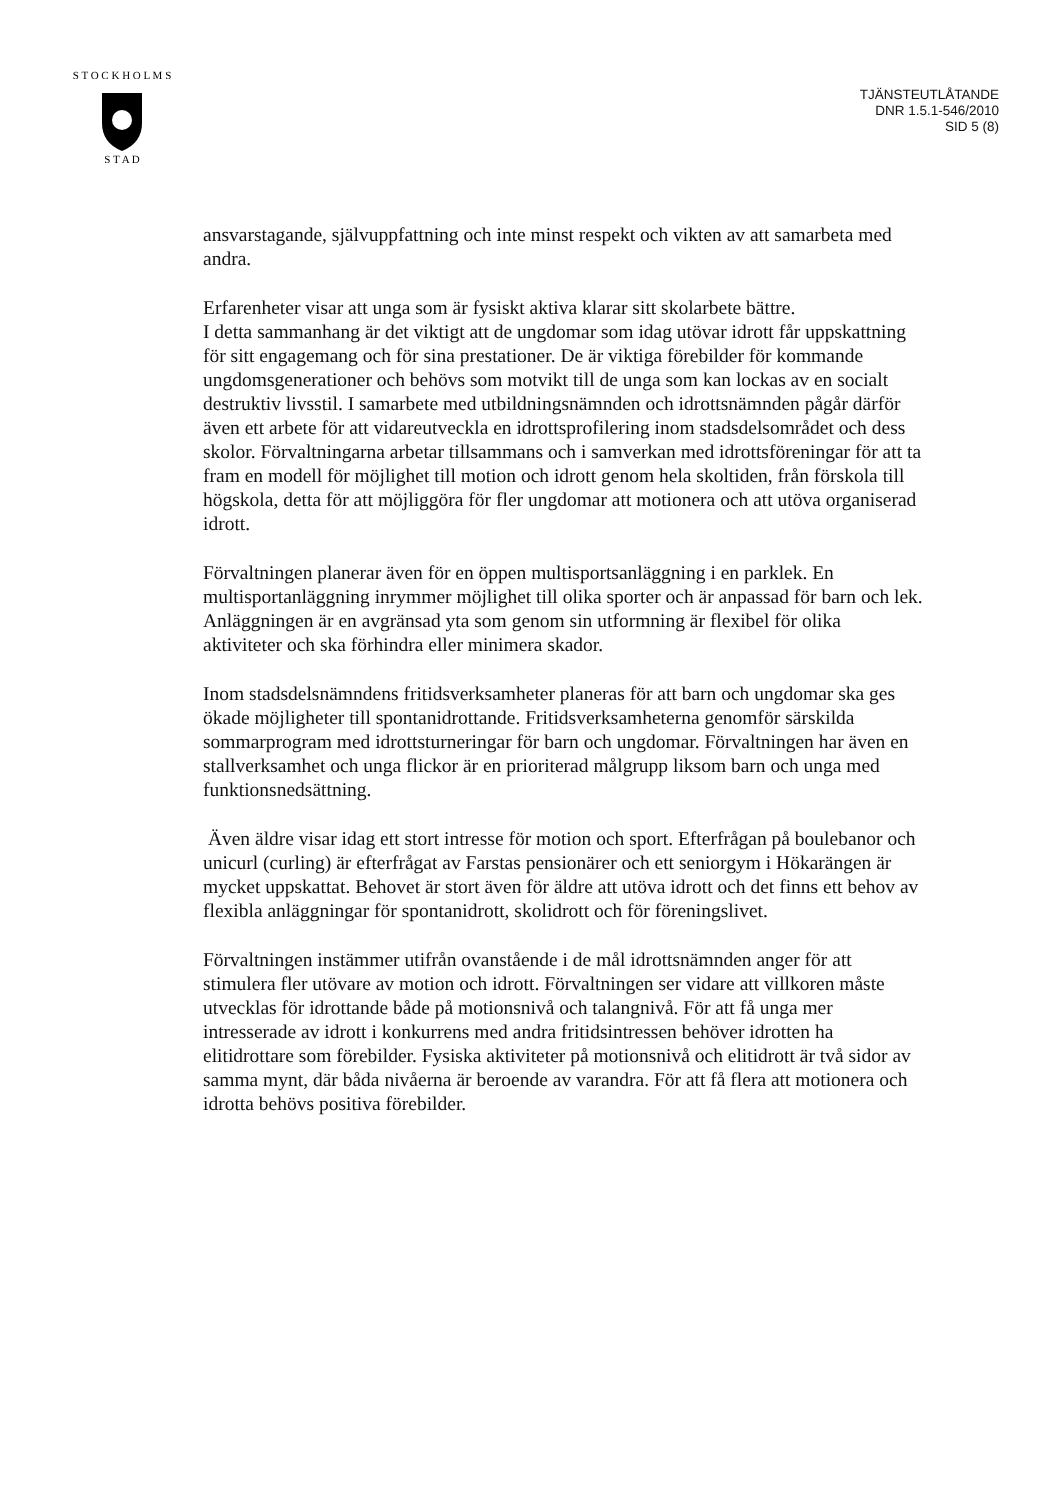S T O C K H O L M S
S T A D
TJÄNSTEUTLÅTANDE
DNR 1.5.1-546/2010
SID 5 (8)
ansvarstagande, självuppfattning och inte minst respekt och vikten av att samarbeta med andra.
Erfarenheter visar att unga som är fysiskt aktiva klarar sitt skolarbete bättre.
I detta sammanhang är det viktigt att de ungdomar som idag utövar idrott får uppskattning för sitt engagemang och för sina prestationer. De är viktiga förebilder för kommande ungdomsgenerationer och behövs som motvikt till de unga som kan lockas av en socialt destruktiv livsstil. I samarbete med utbildningsnämnden och idrottsnämnden pågår därför även ett arbete för att vidareutveckla en idrottsprofilering inom stadsdelsområdet och dess skolor. Förvaltningarna arbetar tillsammans och i samverkan med idrottsföreningar för att ta fram en modell för möjlighet till motion och idrott genom hela skoltiden, från förskola till högskola, detta för att möjliggöra för fler ungdomar att motionera och att utöva organiserad idrott.
Förvaltningen planerar även för en öppen multisportsanläggning i en parklek. En multisportanläggning inrymmer möjlighet till olika sporter och är anpassad för barn och lek. Anläggningen är en avgränsad yta som genom sin utformning är flexibel för olika aktiviteter och ska förhindra eller minimera skador.
Inom stadsdelsnämndens fritidsverksamheter planeras för att barn och ungdomar ska ges ökade möjligheter till spontanidrottande. Fritidsverksamheterna genomför särskilda sommarprogram med idrottsturneringar för barn och ungdomar. Förvaltningen har även en stallverksamhet och unga flickor är en prioriterad målgrupp liksom barn och unga med funktionsnedsättning.
Även äldre visar idag ett stort intresse för motion och sport. Efterfrågan på boulebanor och unicurl (curling) är efterfrågat av Farstas pensionärer och ett seniorgym i Hökarängen är mycket uppskattat. Behovet är stort även för äldre att utöva idrott och det finns ett behov av flexibla anläggningar för spontanidrott, skolidrott och för föreningslivet.
Förvaltningen instämmer utifrån ovanstående i de mål idrottsnämnden anger för att stimulera fler utövare av motion och idrott. Förvaltningen ser vidare att villkoren måste utvecklas för idrottande både på motionsnivå och talangnivå. För att få unga mer intresserade av idrott i konkurrens med andra fritidsintressen behöver idrotten ha elitidrottare som förebilder. Fysiska aktiviteter på motionsnivå och elitidrott är två sidor av samma mynt, där båda nivåerna är beroende av varandra. För att få flera att motionera och idrotta behövs positiva förebilder.